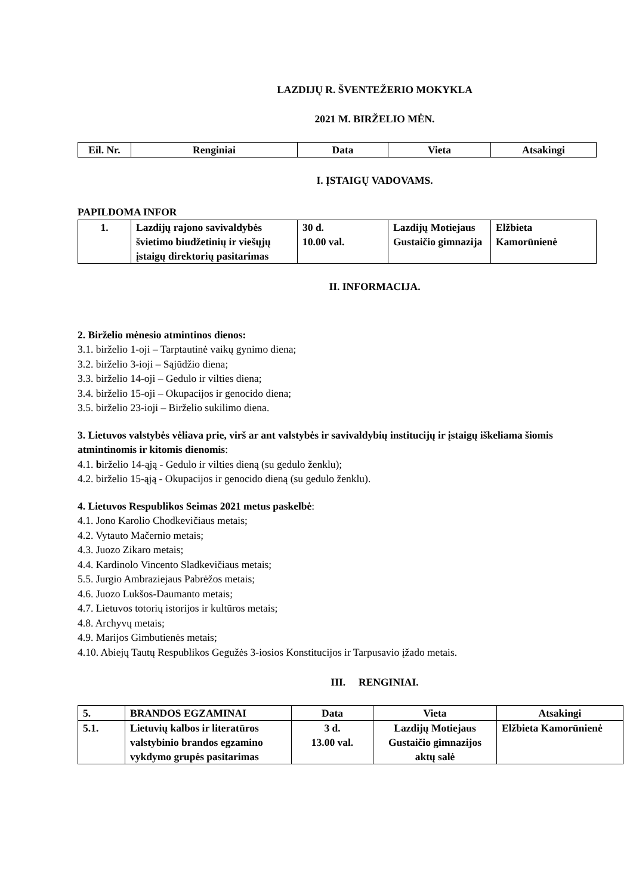LAZDIJŲ R. ŠVENTEŽERIO MOKYKLA
2021 M. BIRŽELIO MĖN.
| Eil. Nr. | Renginiai | Data | Vieta | Atsakingi |
| --- | --- | --- | --- | --- |
I. ĮSTAIGŲ VADOVAMS.
PAPILDOMA INFOR
| 1. | Lazdijų rajono savivaldybės švietimo biudžetinių ir viešųjų įstaigų direktorių pasitarimas | 30 d. 10.00 val. | Lazdijų Motiejaus Gustaičio gimnazija | Elžbieta Kamorūnienė |
II. INFORMACIJA.
2. Birželio mėnesio atmintinos dienos:
3.1. birželio 1-oji – Tarptautinė vaikų gynimo diena;
3.2. birželio 3-ioji – Sąjūdžio diena;
3.3. birželio 14-oji – Gedulo ir vilties diena;
3.4. birželio 15-oji – Okupacijos ir genocido diena;
3.5. birželio 23-ioji – Birželio sukilimo diena.
3. Lietuvos valstybės vėliava prie, virš ar ant valstybės ir savivaldybių institucijų ir įstaigų iškeliama šiomis atmintinomis ir kitomis dienomis:
4.1. birželio 14-ąją - Gedulo ir vilties dieną (su gedulo ženklu);
4.2. birželio 15-ąją - Okupacijos ir genocido dieną (su gedulo ženklu).
4. Lietuvos Respublikos Seimas 2021 metus paskelbė:
4.1. Jono Karolio Chodkevičiaus metais;
4.2. Vytauto Mačernio metais;
4.3. Juozo Zikaro metais;
4.4. Kardinolo Vincento Sladkevičiaus metais;
5.5. Jurgio Ambraziejaus Pabrėžos metais;
4.6. Juozo Lukšos-Daumanto metais;
4.7. Lietuvos totorių istorijos ir kultūros metais;
4.8. Archyvų metais;
4.9. Marijos Gimbutienės metais;
4.10. Abiejų Tautų Respublikos Gegužės 3-iosios Konstitucijos ir Tarpusavio įžado metais.
III. RENGINIAI.
| 5. | BRANDOS EGZAMINAI | Data | Vieta | Atsakingi |
| 5.1. | Lietuvių kalbos ir literatūros valstybinio brandos egzamino vykdymo grupės pasitarimas | 3 d. 13.00 val. | Lazdijų Motiejaus Gustaičio gimnazijos aktų salė | Elžbieta Kamorūnienė |